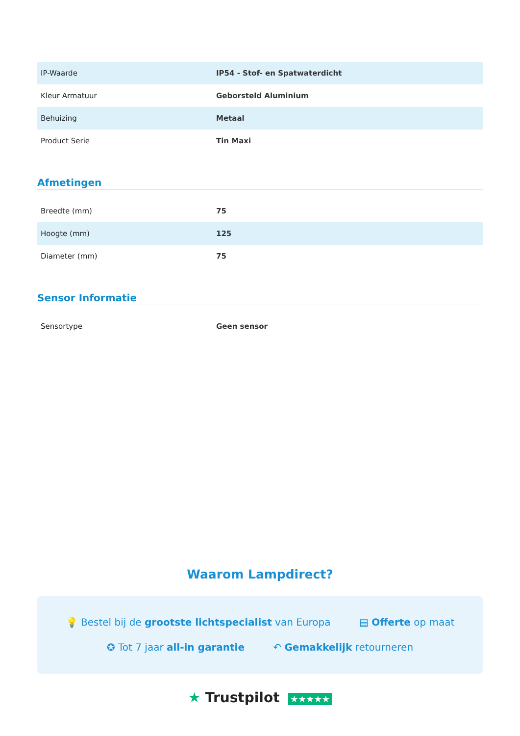| IP-Waarde | IP54 - Stof- en Spatwaterdicht |
| Kleur Armatuur | Geborsteld Aluminium |
| Behuizing | Metaal |
| Product Serie | Tin Maxi |
Afmetingen
| Breedte (mm) | 75 |
| Hoogte (mm) | 125 |
| Diameter (mm) | 75 |
Sensor Informatie
| Sensortype | Geen sensor |
Waarom Lampdirect?
💡 Bestel bij de grootste lichtspecialist van Europa ▤ Offerte op maat
✪ Tot 7 jaar all-in garantie ↶ Gemakkelijk retourneren
★ Trustpilot ★★★★★